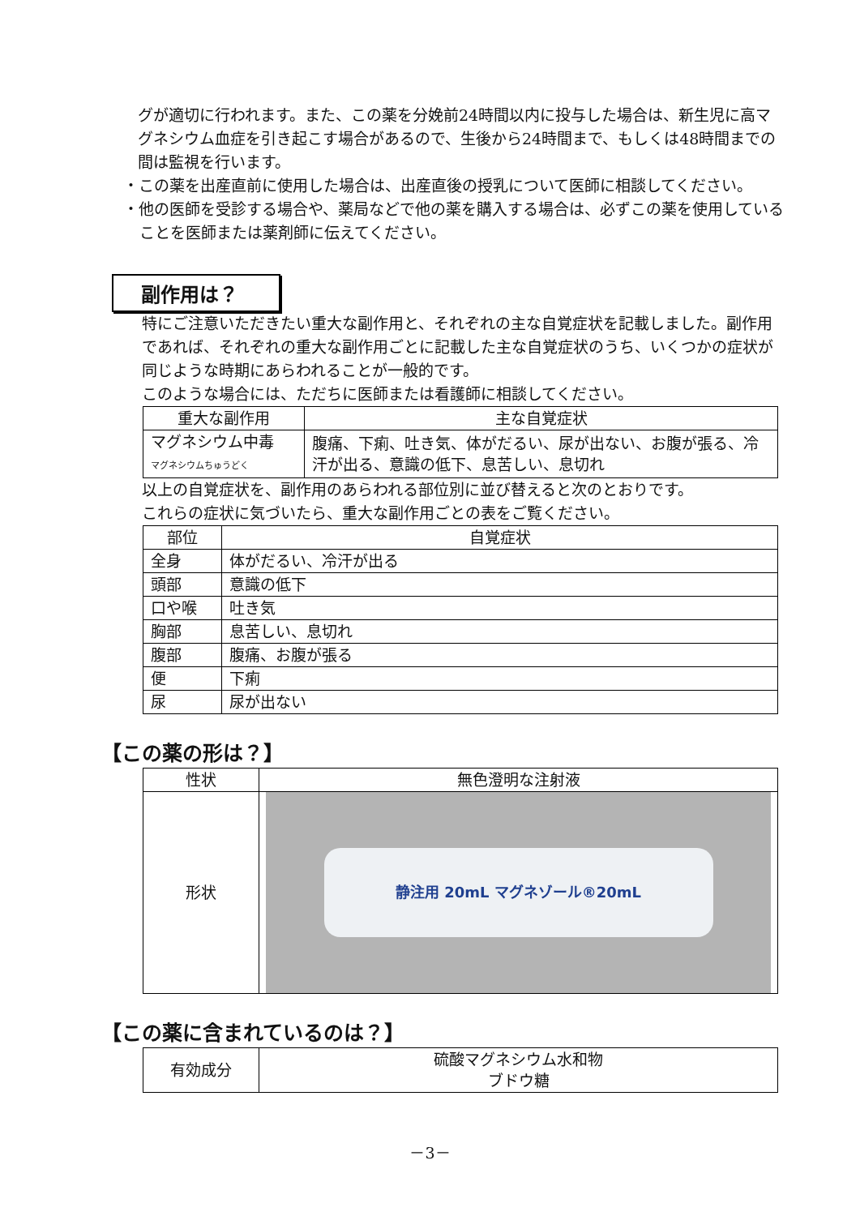グが適切に行われます。また、この薬を分娩前24時間以内に投与した場合は、新生児に高マグネシウム血症を引き起こす場合があるので、生後から24時間まで、もしくは48時間までの間は監視を行います。
・この薬を出産直前に使用した場合は、出産直後の授乳について医師に相談してください。
・他の医師を受診する場合や、薬局などで他の薬を購入する場合は、必ずこの薬を使用していることを医師または薬剤師に伝えてください。
副作用は？
特にご注意いただきたい重大な副作用と、それぞれの主な自覚症状を記載しました。副作用であれば、それぞれの重大な副作用ごとに記載した主な自覚症状のうち、いくつかの症状が同じような時期にあらわれることが一般的です。
このような場合には、ただちに医師または看護師に相談してください。
| 重大な副作用 | 主な自覚症状 |
| --- | --- |
| マグネシウム中毒 マグネシウムちゅうどく | 腹痛、下痢、吐き気、体がだるい、尿が出ない、お腹が張る、冷汗が出る、意識の低下、息苦しい、息切れ |
以上の自覚症状を、副作用のあらわれる部位別に並び替えると次のとおりです。
これらの症状に気づいたら、重大な副作用ごとの表をご覧ください。
| 部位 | 自覚症状 |
| --- | --- |
| 全身 | 体がだるい、冷汗が出る |
| 頭部 | 意識の低下 |
| 口や喉 | 吐き気 |
| 胸部 | 息苦しい、息切れ |
| 腹部 | 腹痛、お腹が張る |
| 便 | 下痢 |
| 尿 | 尿が出ない |
【この薬の形は？】
| 性状 | 無色澄明な注射液 |
| 形状 | 静注用 20mL マグネゾール®20mL |
【この薬に含まれているのは？】
| 有効成分 | 硫酸マグネシウム水和物 ブドウ糖 |
－3－